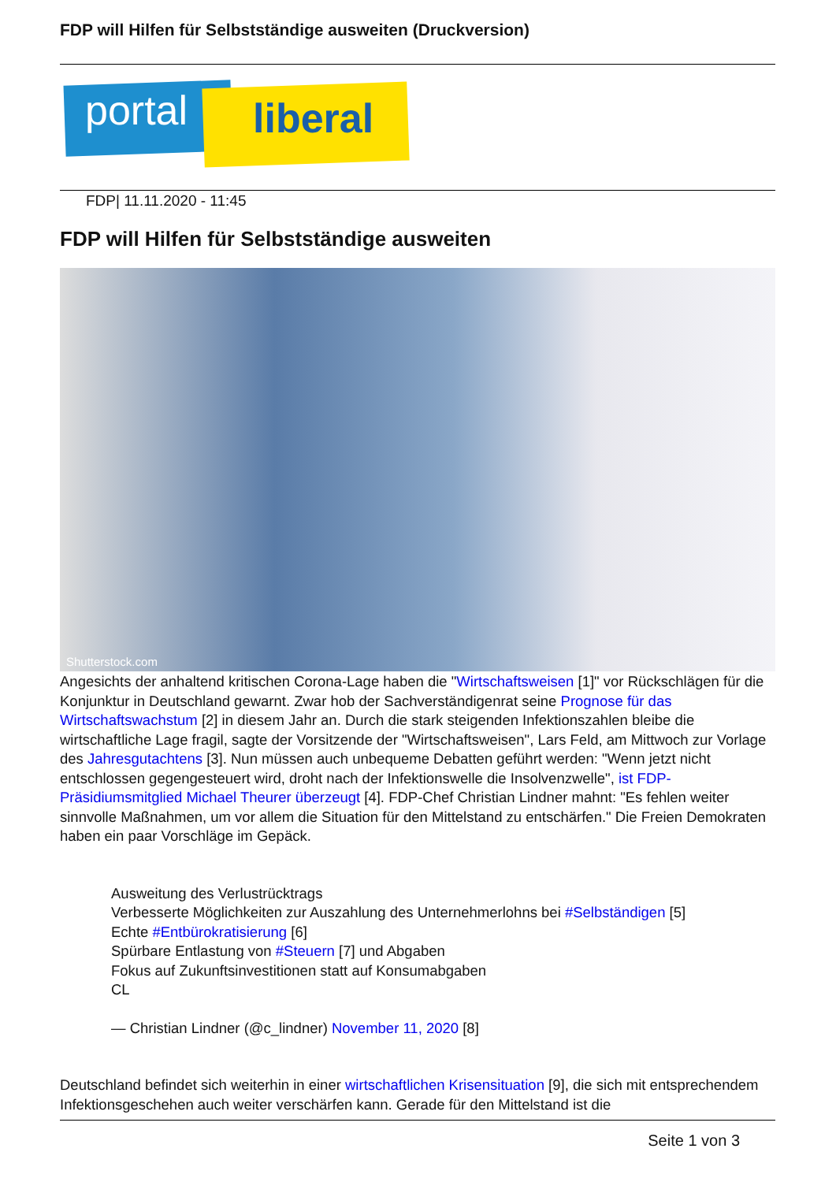FDP will Hilfen für Selbstständige ausweiten (Druckversion)
portal liberal
FDP| 11.11.2020 - 11:45
FDP will Hilfen für Selbstständige ausweiten
Shutterstock.com
Angesichts der anhaltend kritischen Corona-Lage haben die "Wirtschaftsweisen [1]" vor Rückschlägen für die Konjunktur in Deutschland gewarnt. Zwar hob der Sachverständigenrat seine Prognose für das Wirtschaftswachstum [2] in diesem Jahr an. Durch die stark steigenden Infektionszahlen bleibe die wirtschaftliche Lage fragil, sagte der Vorsitzende der "Wirtschaftsweisen", Lars Feld, am Mittwoch zur Vorlage des Jahresgutachtens [3]. Nun müssen auch unbequeme Debatten geführt werden: "Wenn jetzt nicht entschlossen gegengesteuert wird, droht nach der Infektionswelle die Insolvenzwelle", ist FDP-Präsidiumsmitglied Michael Theurer überzeugt [4]. FDP-Chef Christian Lindner mahnt: "Es fehlen weiter sinnvolle Maßnahmen, um vor allem die Situation für den Mittelstand zu entschärfen." Die Freien Demokraten haben ein paar Vorschläge im Gepäck.
Ausweitung des Verlustrücktrags
Verbesserte Möglichkeiten zur Auszahlung des Unternehmerlohns bei #Selbständigen [5]
Echte #Entbürokratisierung [6]
Spürbare Entlastung von #Steuern [7] und Abgaben
Fokus auf Zukunftsinvestitionen statt auf Konsumabgaben
CL
— Christian Lindner (@c_lindner) November 11, 2020 [8]
Deutschland befindet sich weiterhin in einer wirtschaftlichen Krisensituation [9], die sich mit entsprechendem Infektionsgeschehen auch weiter verschärfen kann. Gerade für den Mittelstand ist die
Seite 1 von 3